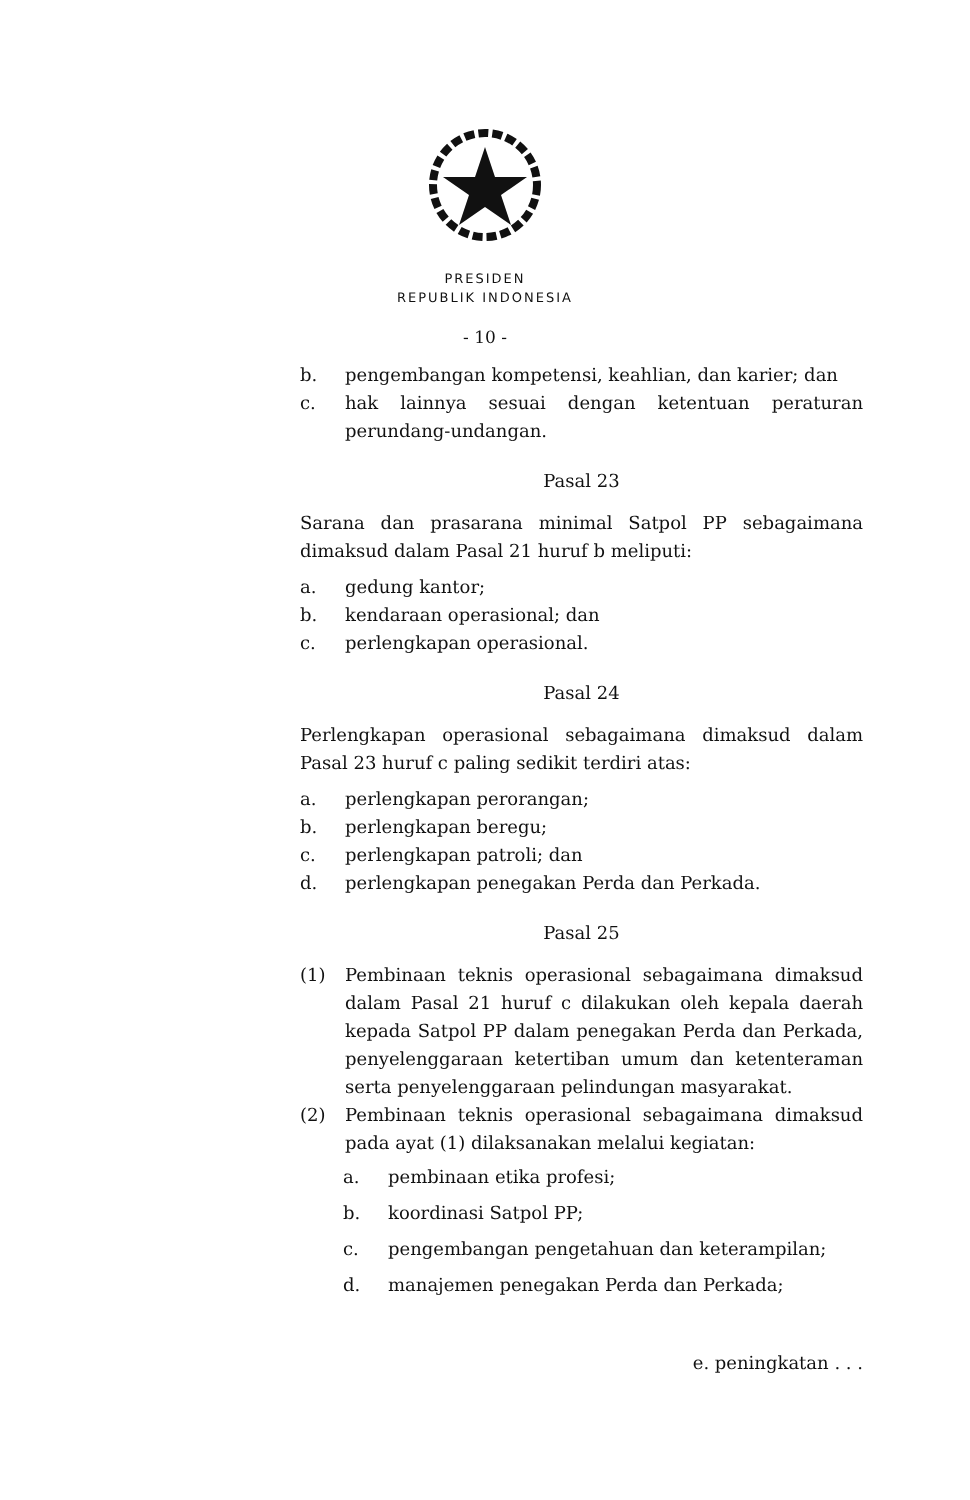PRESIDEN
REPUBLIK INDONESIA
- 10 -
b. pengembangan kompetensi, keahlian, dan karier; dan
c. hak lainnya sesuai dengan ketentuan peraturan perundang-undangan.
Pasal 23
Sarana dan prasarana minimal Satpol PP sebagaimana dimaksud dalam Pasal 21 huruf b meliputi:
a. gedung kantor;
b. kendaraan operasional; dan
c. perlengkapan operasional.
Pasal 24
Perlengkapan operasional sebagaimana dimaksud dalam Pasal 23 huruf c paling sedikit terdiri atas:
a. perlengkapan perorangan;
b. perlengkapan beregu;
c. perlengkapan patroli; dan
d. perlengkapan penegakan Perda dan Perkada.
Pasal 25
(1) Pembinaan teknis operasional sebagaimana dimaksud dalam Pasal 21 huruf c dilakukan oleh kepala daerah kepada Satpol PP dalam penegakan Perda dan Perkada, penyelenggaraan ketertiban umum dan ketenteraman serta penyelenggaraan pelindungan masyarakat.
(2) Pembinaan teknis operasional sebagaimana dimaksud pada ayat (1) dilaksanakan melalui kegiatan:
a. pembinaan etika profesi;
b. koordinasi Satpol PP;
c. pengembangan pengetahuan dan keterampilan;
d. manajemen penegakan Perda dan Perkada;
e. peningkatan . . .